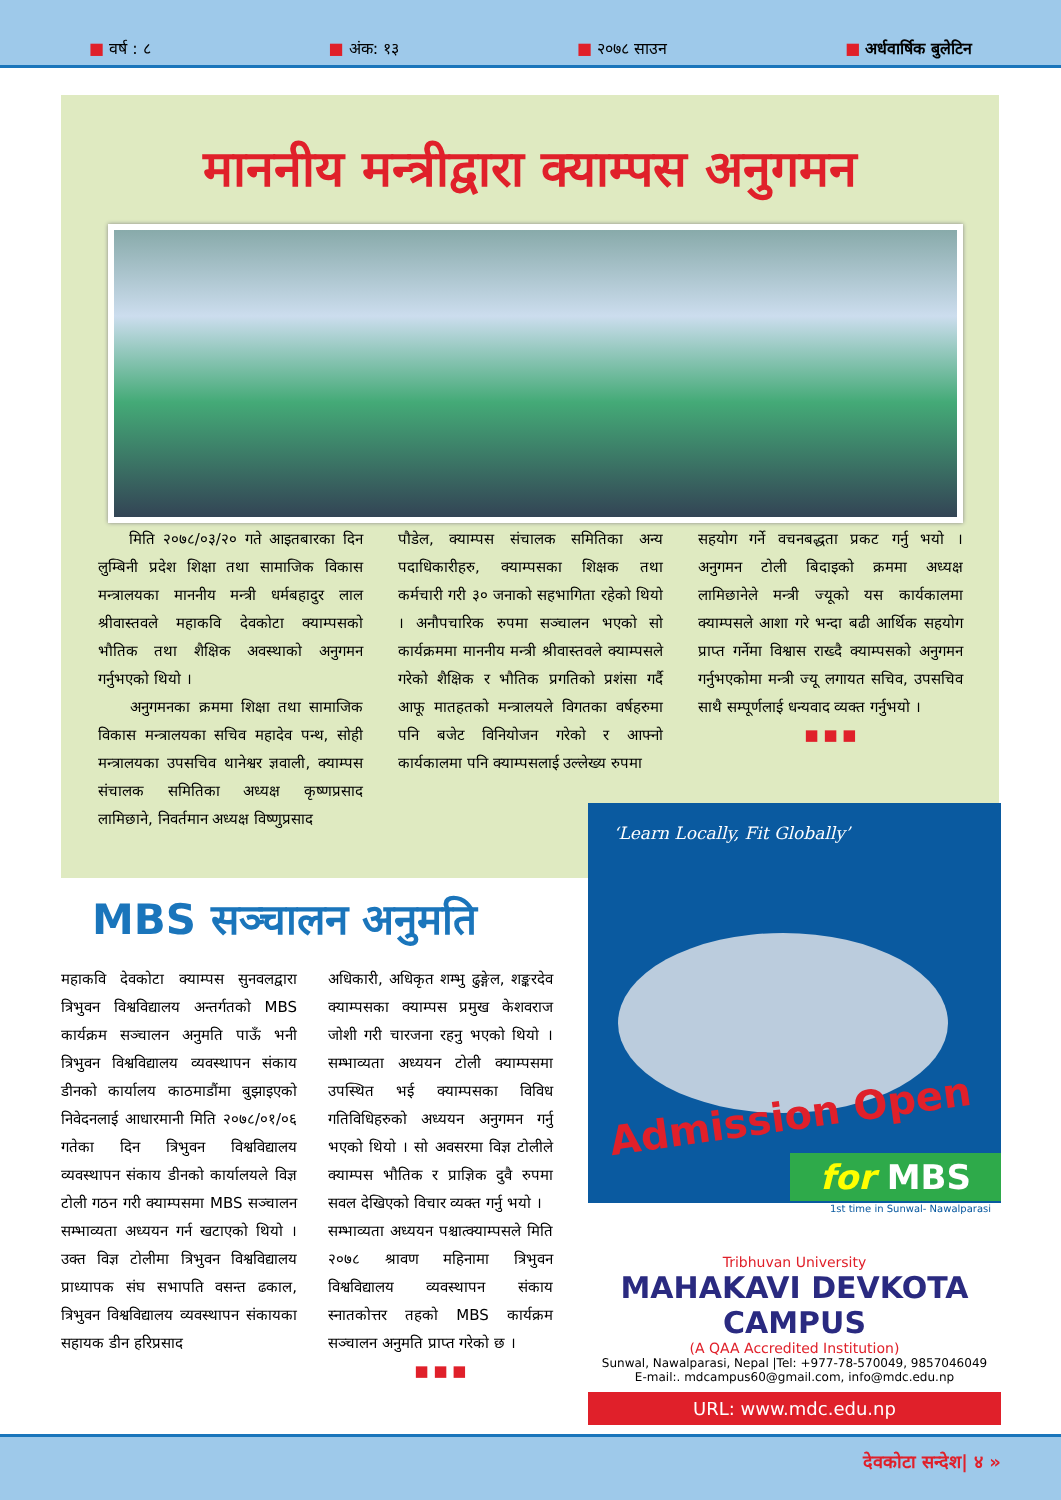■ वर्ष : ८ ■ अंक: १३ ■ २०७८ साउन ■ अर्धवार्षिक बुलेटिन
माननीय मन्त्रीद्वारा क्याम्पस अनुगमन
मिति २०७८/०३/२० गते आइतबारका दिन लुम्बिनी प्रदेश शिक्षा तथा सामाजिक विकास मन्त्रालयका माननीय मन्त्री धर्मबहादुर लाल श्रीवास्तवले महाकवि देवकोटा क्याम्पसको भौतिक तथा शैक्षिक अवस्थाको अनुगमन गर्नुभएको थियो ।
अनुगमनका क्रममा शिक्षा तथा सामाजिक विकास मन्त्रालयका सचिव महादेव पन्थ, सोही मन्त्रालयका उपसचिव थानेश्वर ज्ञवाली, क्याम्पस संचालक समितिका अध्यक्ष कृष्णप्रसाद लामिछाने, निवर्तमान अध्यक्ष विष्णुप्रसाद
पौडेल, क्याम्पस संचालक समितिका अन्य पदाधिकारीहरु, क्याम्पसका शिक्षक तथा कर्मचारी गरी ३० जनाको सहभागिता रहेको थियो । अनौपचारिक रुपमा सञ्चालन भएको सो कार्यक्रममा माननीय मन्त्री श्रीवास्तवले क्याम्पसले गरेको शैक्षिक र भौतिक प्रगतिको प्रशंसा गर्दै आफू मातहतको मन्त्रालयले विगतका वर्षहरुमा पनि बजेट विनियोजन गरेको र आफ्नो कार्यकालमा पनि क्याम्पसलाई उल्लेख्य रुपमा
सहयोग गर्ने वचनबद्धता प्रकट गर्नु भयो । अनुगमन टोली बिदाइको क्रममा अध्यक्ष लामिछानेले मन्त्री ज्यूको यस कार्यकालमा क्याम्पसले आशा गरे भन्दा बढी आर्थिक सहयोग प्राप्त गर्नेमा विश्वास राख्दै क्याम्पसको अनुगमन गर्नुभएकोमा मन्त्री ज्यू लगायत सचिव, उपसचिव साथै सम्पूर्णलाई धन्यवाद व्यक्त गर्नुभयो ।
■ ■ ■
MBS सञ्चालन अनुमति
महाकवि देवकोटा क्याम्पस सुनवलद्वारा त्रिभुवन विश्वविद्यालय अन्तर्गतको MBS कार्यक्रम सञ्चालन अनुमति पाऊँ भनी त्रिभुवन विश्वविद्यालय व्यवस्थापन संकाय डीनको कार्यालय काठमाडौंमा बुझाइएको निवेदनलाई आधारमानी मिति २०७८/०१/०६ गतेका दिन त्रिभुवन विश्वविद्यालय व्यवस्थापन संकाय डीनको कार्यालयले विज्ञ टोली गठन गरी क्याम्पसमा MBS सञ्चालन सम्भाव्यता अध्ययन गर्न खटाएको थियो । उक्त विज्ञ टोलीमा त्रिभुवन विश्वविद्यालय प्राध्यापक संघ सभापति वसन्त ढकाल, त्रिभुवन विश्वविद्यालय व्यवस्थापन संकायका सहायक डीन हरिप्रसाद
अधिकारी, अधिकृत शम्भु ढुङ्गेल, शङ्करदेव क्याम्पसका क्याम्पस प्रमुख केशवराज जोशी गरी चारजना रहनु भएको थियो । सम्भाव्यता अध्ययन टोली क्याम्पसमा उपस्थित भई क्याम्पसका विविध गतिविधिहरुको अध्ययन अनुगमन गर्नु भएको थियो । सो अवसरमा विज्ञ टोलीले क्याम्पस भौतिक र प्राज्ञिक दुवै रुपमा सवल देखिएको विचार व्यक्त गर्नु भयो ।
सम्भाव्यता अध्ययन पश्चात्क्याम्पसले मिति २०७८ श्रावण महिनामा त्रिभुवन विश्वविद्यालय व्यवस्थापन संकाय स्नातकोत्तर तहको MBS कार्यक्रम सञ्चालन अनुमति प्राप्त गरेको छ ।
■ ■ ■
‘Learn Locally, Fit Globally’
Admission Open
for MBS
1st time in Sunwal- Nawalparasi
Tribhuvan University
MAHAKAVI DEVKOTA CAMPUS
(A QAA Accredited Institution)
Sunwal, Nawalparasi, Nepal |Tel: +977-78-570049, 9857046049
E-mail:. mdcampus60@gmail.com, info@mdc.edu.np
URL: www.mdc.edu.np
देवकोटा सन्देश| ४ »